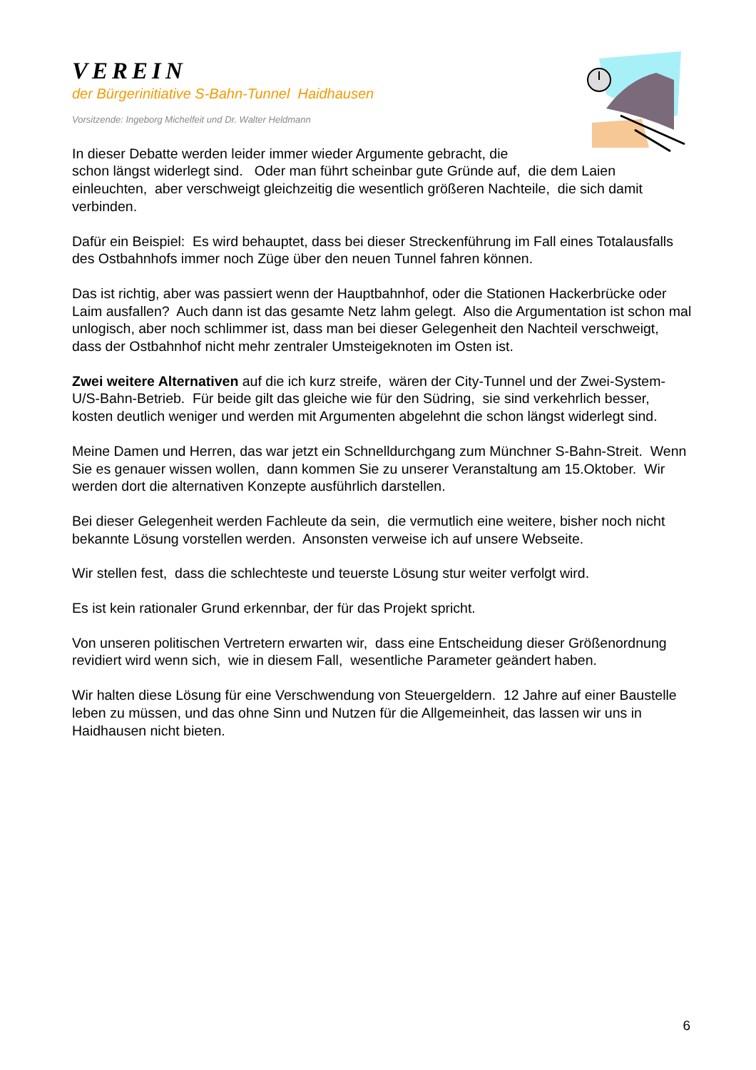VEREIN
der Bürgerinitiative S-Bahn-Tunnel Haidhausen
Vorsitzende: Ingeborg Michelfeit und Dr. Walter Heldmann
In dieser Debatte werden leider immer wieder Argumente gebracht, die
schon längst widerlegt sind. Oder man führt scheinbar gute Gründe auf, die dem Laien einleuchten, aber verschweigt gleichzeitig die wesentlich größeren Nachteile, die sich damit verbinden.
Dafür ein Beispiel: Es wird behauptet, dass bei dieser Streckenführung im Fall eines Totalausfalls des Ostbahnhofs immer noch Züge über den neuen Tunnel fahren können.
Das ist richtig, aber was passiert wenn der Hauptbahnhof, oder die Stationen Hackerbrücke oder Laim ausfallen? Auch dann ist das gesamte Netz lahm gelegt. Also die Argumentation ist schon mal unlogisch, aber noch schlimmer ist, dass man bei dieser Gelegenheit den Nachteil verschweigt, dass der Ostbahnhof nicht mehr zentraler Umsteigeknoten im Osten ist.
Zwei weitere Alternativen auf die ich kurz streife, wären der City-Tunnel und der Zwei-System-U/S-Bahn-Betrieb. Für beide gilt das gleiche wie für den Südring, sie sind verkehrlich besser, kosten deutlich weniger und werden mit Argumenten abgelehnt die schon längst widerlegt sind.
Meine Damen und Herren, das war jetzt ein Schnelldurchgang zum Münchner S-Bahn-Streit. Wenn Sie es genauer wissen wollen, dann kommen Sie zu unserer Veranstaltung am 15.Oktober. Wir werden dort die alternativen Konzepte ausführlich darstellen.
Bei dieser Gelegenheit werden Fachleute da sein, die vermutlich eine weitere, bisher noch nicht bekannte Lösung vorstellen werden. Ansonsten verweise ich auf unsere Webseite.
Wir stellen fest, dass die schlechteste und teuerste Lösung stur weiter verfolgt wird.
Es ist kein rationaler Grund erkennbar, der für das Projekt spricht.
Von unseren politischen Vertretern erwarten wir, dass eine Entscheidung dieser Größenordnung revidiert wird wenn sich, wie in diesem Fall, wesentliche Parameter geändert haben.
Wir halten diese Lösung für eine Verschwendung von Steuergeldern. 12 Jahre auf einer Baustelle leben zu müssen, und das ohne Sinn und Nutzen für die Allgemeinheit, das lassen wir uns in Haidhausen nicht bieten.
6